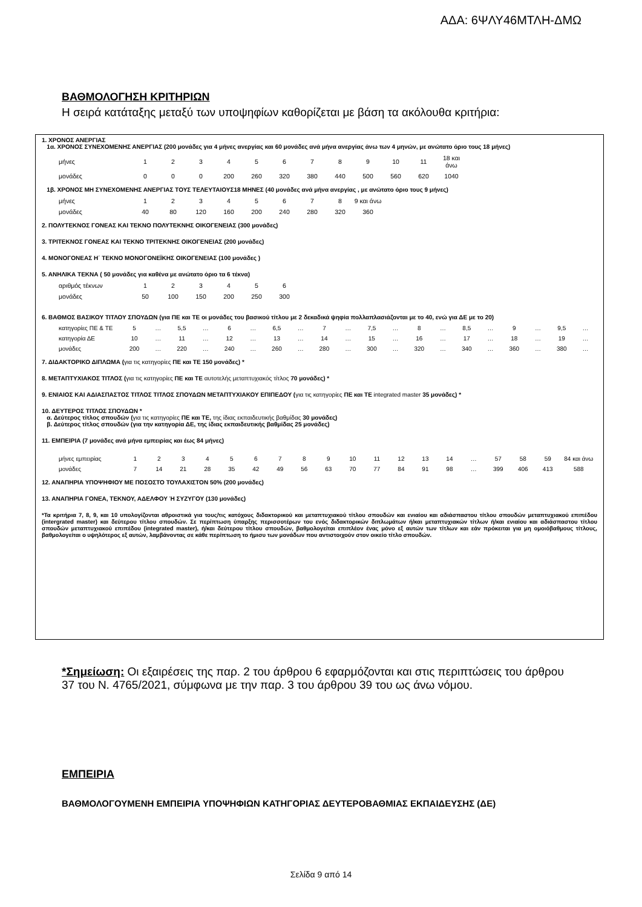ΑΔΑ: 6ΨΛΥ46ΜΤΛΗ-ΔΜΩ
ΒΑΘΜΟΛΟΓΗΣΗ ΚΡΙΤΗΡΙΩΝ
Η σειρά κατάταξης μεταξύ των υποψηφίων καθορίζεται με βάση τα ακόλουθα κριτήρια:
1. ΧΡΟΝΟΣ ΑΝΕΡΓΙΑΣ
1α. ΧΡΟΝΟΣ ΣΥΝΕΧΟΜΕΝΗΣ ΑΝΕΡΓΙΑΣ (200 μονάδες για 4 μήνες ανεργίας και 60 μονάδες ανά μήνα ανεργίας άνω των 4 μηνών, με ανώτατο όριο τους 18 μήνες)
| μήνες | 1 | 2 | 3 | 4 | 5 | 6 | 7 | 8 | 9 | 10 | 11 | 18 και άνω |
| μονάδες | 0 | 0 | 0 | 200 | 260 | 320 | 380 | 440 | 500 | 560 | 620 | 1040 |
1β. ΧΡΟΝΟΣ ΜΗ ΣΥΝΕΧΟΜΕΝΗΣ ΑΝΕΡΓΙΑΣ ΤΟΥΣ ΤΕΛΕΥΤΑΙΟΥΣ18 ΜΗΝΕΣ (40 μονάδες ανά μήνα ανεργίας , με ανώτατο όριο τους 9 μήνες)
| μήνες | 1 | 2 | 3 | 4 | 5 | 6 | 7 | 8 | 9 και άνω |
| μονάδες | 40 | 80 | 120 | 160 | 200 | 240 | 280 | 320 | 360 |
2. ΠΟΛΥΤΕΚΝΟΣ ΓΟΝΕΑΣ ΚΑΙ ΤΕΚΝΟ ΠΟΛΥΤΕΚΝΗΣ ΟΙΚΟΓΕΝΕΙΑΣ (300 μονάδες)
3. ΤΡΙΤΕΚΝΟΣ ΓΟΝΕΑΣ ΚΑΙ ΤΕΚΝΟ ΤΡΙΤΕΚΝΗΣ ΟΙΚΟΓΕΝΕΙΑΣ (200 μονάδες)
4. ΜΟΝΟΓΟΝΕΑΣ Η΄ ΤΕΚΝΟ ΜΟΝΟΓΟΝΕΪΚΗΣ ΟΙΚΟΓΕΝΕΙΑΣ (100 μονάδες )
5. ΑΝΗΛΙΚΑ ΤΕΚΝΑ ( 50 μονάδες για καθένα με ανώτατο όριο τα 6 τέκνα)
| αριθμός τέκνων | 1 | 2 | 3 | 4 | 5 | 6 |
| μονάδες | 50 | 100 | 150 | 200 | 250 | 300 |
6. ΒΑΘΜΟΣ ΒΑΣΙΚΟΥ ΤΙΤΛΟΥ ΣΠΟΥΔΩΝ (για ΠΕ και ΤΕ οι μονάδες του βασικού τίτλου με 2 δεκαδικά ψηφία πολλαπλασιάζονται με το 40, ενώ για ΔΕ με το 20)
| κατηγορίες ΠΕ & ΤΕ | 5 | … | 5,5 | … | 6 | … | 6,5 | … | 7 | … | 7,5 | … | 8 | … | 8,5 | … | 9 | … | 9,5 | … |
| κατηγορία ΔΕ | 10 | … | 11 | … | 12 | … | 13 | … | 14 | … | 15 | … | 16 | … | 17 | … | 18 | … | 19 | … |
| μονάδες | 200 | … | 220 | … | 240 | … | 260 | … | 280 | … | 300 | … | 320 | … | 340 | … | 360 | … | 380 | … |
7. ΔΙΔΑΚΤΟΡΙΚΟ ΔΙΠΛΩΜΑ (για τις κατηγορίες ΠΕ και ΤΕ 150 μονάδες) *
8. ΜΕΤΑΠΤΥΧΙΑΚΟΣ ΤΙΤΛΟΣ (για τις κατηγορίες ΠΕ και ΤΕ αυτοτελής μεταπτυχιακός τίτλος 70 μονάδες) *
9. ΕΝΙΑΙΟΣ ΚΑΙ ΑΔΙΑΣΠΑΣΤΟΣ ΤΙΤΛΟΣ ΤΙΤΛΟΣ ΣΠΟΥΔΩΝ ΜΕΤΑΠΤΥΧΙΑΚΟΥ ΕΠΙΠΕΔΟΥ (για τις κατηγορίες ΠΕ και ΤΕ integrated master 35 μονάδες) *
10. ΔΕΥΤΕΡΟΣ ΤΙΤΛΟΣ ΣΠΟΥΔΩΝ *
α. Δεύτερος τίτλος σπουδών (για τις κατηγορίες ΠΕ και ΤΕ, της ίδιας εκπαιδευτικής βαθμίδας 30 μονάδες)
β. Δεύτερος τίτλος σπουδών (για την κατηγορία ΔΕ, της ίδιας εκπαιδευτικής βαθμίδας 25 μονάδες)
11. ΕΜΠΕΙΡΙΑ (7 μονάδες ανά μήνα εμπειρίας και έως 84 μήνες)
| μήνες εμπειρίας | 1 | 2 | 3 | 4 | 5 | 6 | 7 | 8 | 9 | 10 | 11 | 12 | 13 | 14 | … | 57 | 58 | 59 | 84 και άνω |
| μονάδες | 7 | 14 | 21 | 28 | 35 | 42 | 49 | 56 | 63 | 70 | 77 | 84 | 91 | 98 | … | 399 | 406 | 413 | 588 |
12. ΑΝΑΠΗΡΙΑ ΥΠΟΨΗΦΙΟΥ ΜΕ ΠΟΣΟΣΤΟ ΤΟΥΛΑΧΙΣΤΟΝ 50% (200 μονάδες)
13. ΑΝΑΠΗΡΙΑ ΓΟΝΕΑ, ΤΕΚΝΟΥ, ΑΔΕΛΦΟΥ Ή ΣΥΖΥΓΟΥ (130 μονάδες)
*Τα κριτήρια 7, 8, 9, και 10 υπολογίζονται αθροιστικά για τους/τις κατόχους διδακτορικού και μεταπτυχιακού τίτλου σπουδών και ενιαίου και αδιάσπαστου τίτλου σπουδών μεταπτυχιακού επιπέδου (intergrated master) και δεύτερου τίτλου σπουδών. Σε περίπτωση ύπαρξης περισσοτέρων του ενός διδακτορικών διπλωμάτων ή/και μεταπτυχιακών τίτλων ή/και ενιαίου και αδιάσπαστου τίτλου σπουδών μεταπτυχιακού επιπέδου (integrated master), ή/και δεύτερου τίτλου σπουδών, βαθμολογείται επιπλέον ένας μόνο εξ αυτών των τίτλων και εάν πρόκειται για μη ομοιόβαθμους τίτλους, βαθμολογείται ο υψηλότερος εξ αυτών, λαμβάνοντας σε κάθε περίπτωση το ήμισυ των μονάδων που αντιστοιχούν στον οικείο τίτλο σπουδών.
*Σημείωση: Οι εξαιρέσεις της παρ. 2 του άρθρου 6 εφαρμόζονται και στις περιπτώσεις του άρθρου 37 του Ν. 4765/2021, σύμφωνα με την παρ. 3 του άρθρου 39 του ως άνω νόμου.
ΕΜΠΕΙΡΙΑ
ΒΑΘΜΟΛΟΓΟΥΜΕΝΗ ΕΜΠΕΙΡΙΑ ΥΠΟΨΗΦΙΩΝ ΚΑΤΗΓΟΡΙΑΣ ΔΕΥΤΕΡΟΒΑΘΜΙΑΣ ΕΚΠΑΙΔΕΥΣΗΣ (ΔΕ)
Σελίδα 9 από 14